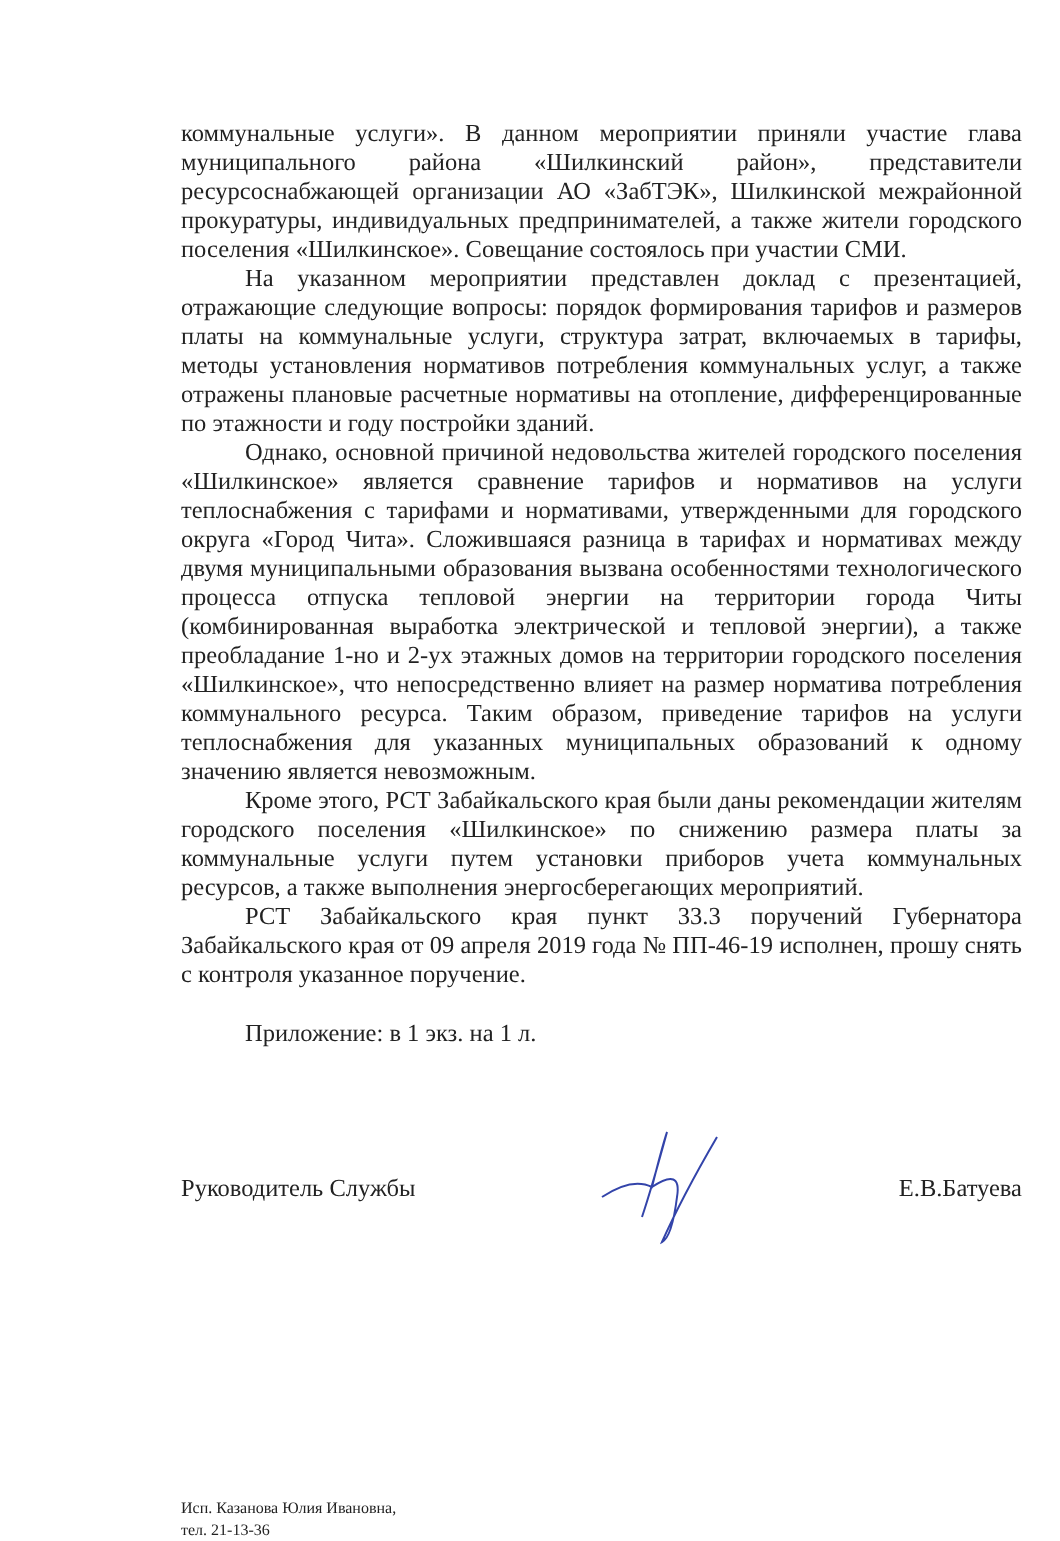коммунальные услуги». В данном мероприятии приняли участие глава муниципального района «Шилкинский район», представители ресурсоснабжающей организации АО «ЗабТЭК», Шилкинской межрайонной прокуратуры, индивидуальных предпринимателей, а также жители городского поселения «Шилкинское». Совещание состоялось при участии СМИ.
На указанном мероприятии представлен доклад с презентацией, отражающие следующие вопросы: порядок формирования тарифов и размеров платы на коммунальные услуги, структура затрат, включаемых в тарифы, методы установления нормативов потребления коммунальных услуг, а также отражены плановые расчетные нормативы на отопление, дифференцированные по этажности и году постройки зданий.
Однако, основной причиной недовольства жителей городского поселения «Шилкинское» является сравнение тарифов и нормативов на услуги теплоснабжения с тарифами и нормативами, утвержденными для городского округа «Город Чита». Сложившаяся разница в тарифах и нормативах между двумя муниципальными образования вызвана особенностями технологического процесса отпуска тепловой энергии на территории города Читы (комбинированная выработка электрической и тепловой энергии), а также преобладание 1-но и 2-ух этажных домов на территории городского поселения «Шилкинское», что непосредственно влияет на размер норматива потребления коммунального ресурса. Таким образом, приведение тарифов на услуги теплоснабжения для указанных муниципальных образований к одному значению является невозможным.
Кроме этого, РСТ Забайкальского края были даны рекомендации жителям городского поселения «Шилкинское» по снижению размера платы за коммунальные услуги путем установки приборов учета коммунальных ресурсов, а также выполнения энергосберегающих мероприятий.
РСТ Забайкальского края пункт 33.3 поручений Губернатора Забайкальского края от 09 апреля 2019 года № ПП-46-19 исполнен, прошу снять с контроля указанное поручение.
Приложение: в 1 экз. на 1 л.
Руководитель Службы Е.В.Батуева
Исп. Казанова Юлия Ивановна,
тел. 21-13-36